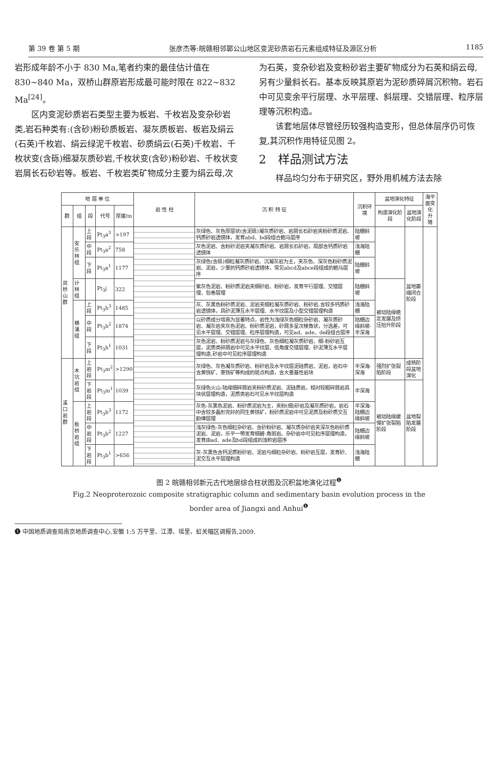第 39 卷 第 5 期 张彦杰等:皖赣相邻鄣公山地区变泥砂质岩石元素组成特征及源区分析 1185
岩形成年龄不小于 830 Ma,笔者约束的最佳估计值在 830~840 Ma，双桥山群原岩形成最可能时限在 822~832 Ma<sup>[24]</sup>。
区内变泥砂质岩石类型主要为板岩、千枚岩及变杂砂岩类,岩石种类有:(含砂)粉砂质板岩、凝灰质板岩、板岩及绢云(石英)千枚岩、绢云绿泥千枚岩、砂质绢云(石英)千枚岩、千枚状变(含砾)细凝灰质砂岩,千枚状变(含砂)粉砂岩、千枚状变岩屑长石砂岩等。板岩、千枚岩类矿物成分主要为绢云母,次
为石英，变杂砂岩及变粉砂岩主要矿物成分为石英和绢云母,另有少量斜长石。基本反映其原岩为泥砂质碎屑沉积物。岩石中可见变余平行层理、水平层理、斜层理、交错层理、粒序层理等沉积构造。
该套地层体尽管经历较强构造变形，但总体层序仍可恢复,其沉积作用特征见图 2。
2　样品测试方法
样品均匀分布于研究区，野外用机械方法去除
| 地 层 单 位 | | | | | 岩 性 柱 | 沉 积 特 征 | 沉积环境 | 盆地演化特征 | | 海平面变化 升 降 |
| --- | --- | --- | --- | --- | --- | --- | --- | --- | --- | --- |
| 群 | 组 | 段 | 代号 | 厚度/m | | | | 构造演化阶段 | 盆地演化阶段 | |
| 双桥山群 | 安乐林组 | 上段 | Pt<sub>3</sub>a<sup>3</sup> | >197 | | 灰绿色、灰色厚层状(含泥砾)凝灰质砂岩、岩屑长石砂岩夹粉砂质泥岩、钙质砂岩透镜体，发育abd、bd段组合鲍马层序 | 陆棚斜坡 | | 盆地萎缩闭合阶段 | |
| | | 中段 | Pt<sub>3</sub>a<sup>2</sup> | 758 | | 灰色泥岩、含粉砂泥岩夹凝灰质砂岩、岩屑长石砂岩，局部含钙质砂岩透镜体 | 浅海陆棚 | | | |
| | | 下段 | Pt<sub>3</sub>a<sup>1</sup> | 1177 | | 灰绿色(含砾)细粒凝灰质砂岩、沉凝灰岩为主，夹灰色、深灰色粉砂质泥岩、泥岩，少量的钙质砂岩透镜体，常见abcd及abce段组成的鲍马层序 | 陆棚斜坡 | | | |
| | 计林组 | | Pt<sub>3</sub>j | 322 | | 紫灰色泥岩、粉砂质泥岩夹细砂岩、粉砂岩，发育平行层理、交错层理、包卷层理 | 陆棚斜坡 | 被动陆缘稳定发展及挤压抬升阶段 | | |
| | 横涌组 | 上段 | Pt<sub>3</sub>h<sup>3</sup> | 1485 | | 灰、灰黑色粉砂质泥岩、泥岩夹细粒凝灰质砂岩、粉砂岩,含较多钙质砂岩透镜体，具砂泥薄互水平层理、水平纹层及小型交错层理构造 | 浅海陆棚 | | | |
| | | 中段 | Pt<sub>3</sub>h<sup>2</sup> | 1874 | | 以砂质成分增高为显著特点，岩性为浅绿灰色细粒杂砂岩、凝灰质砂岩、凝灰岩夹灰色泥岩、粉砂质泥岩，砂屑多呈次棱角状，分选差，可见水平层理、交错层理、粒序层理构造，可见ad、ade、de段组合层序 | 陆棚边缘斜坡-半深海 | | | |
| | | 下段 | Pt<sub>3</sub>h<sup>1</sup> | 1031 | | 灰色泥岩、粉砂质泥岩与灰绿色、灰色细粒凝灰质砂岩、细-粉砂岩互层，泥质类碎屑岩中可见水平纹层、低角度交错层理、砂泥薄互水平层理构造,砂岩中可见粒序层理构造 | | | | |
| 溪口岩群 | 木坑岩组 | 上岩段 | Pt<sub>3</sub>m<sup>2</sup> | >1290 | | 灰绿色、灰色凝灰质砂岩、粉砂岩及水平纹层泥硅质岩、泥岩，岩石中含黄铁矿、菱铁矿等构成的斑点构造，含大量基性岩块 | 半深海-深海 | 强烈扩张裂陷阶段 | 成熟阶段盆地演化 | |
| | | 下岩段 | Pt<sub>3</sub>m<sup>1</sup> | 1039 | | 灰绿色火山-陆缘细碎屑岩夹粉砂质泥岩、泥硅质岩，相对较粗碎屑岩具块状层理构造，泥质类岩石可见水平纹层构造 | 半深海 | 被动陆缘缓慢扩张裂陷阶段 | 盆地裂陷发展阶段 | |
| | 板桥岩组 | 上岩段 | Pt<sub>3</sub>b<sup>3</sup> | 1172 | | 灰色-灰黑色泥岩、粉砂质泥岩为主，夹粉(细)砂岩及凝灰质砂岩，岩石中含较多晶形完好的同生黄铁矿，粉砂质泥岩中可见泥质及粉砂质交互韵律层理 | 半深海-陆棚边缘斜坡 | | | |
| | | 中岩段 | Pt<sub>3</sub>b<sup>2</sup> | 1227 | | 浅灰绿色-灰色细粒杂砂岩、含砂粉砂岩、凝灰质杂砂岩夹深灰色粉砂质泥岩、泥岩，乐平一带发育细碧-角斑岩。杂砂岩中可见粒序层理构造，发育由ad、ade及bd段组成的浊积岩层序 | 陆棚边缘斜坡 | | | |
| | | 下岩段 | Pt<sub>3</sub>b<sup>1</sup> | >656 | | 灰-灰黑色含钙泥质粉砂岩、泥岩与细粒杂砂岩、粉砂岩互层，发育砂、泥交互水平层理构造 | 浅海陆棚 | | | |
图 2 皖赣相邻新元古代地层综合柱状图及沉积盆地演化过程<sup>❶</sup>
Fig.2 Neoproterozoic composite stratigraphic column and sedimentary basin evolution process in the
border area of Jiangxi and Anhui<sup>❶</sup>
❶ 中国地质调查局南京地质调查中心.安徽 1:5 万平里、江潭、瑶里、虹关幅区调报告,2009.